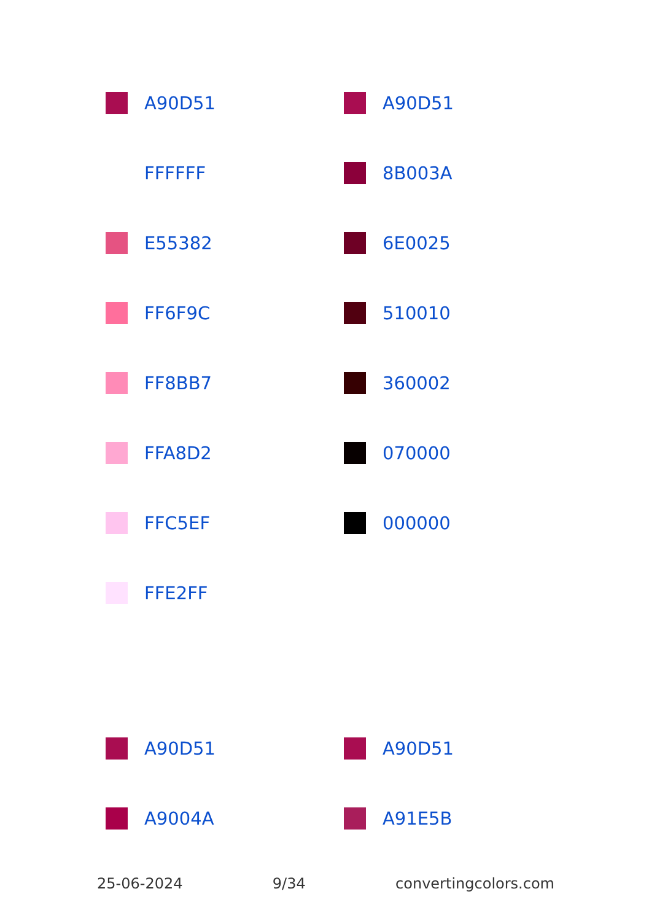A90D51
A90D51
FFFFFF
8B003A
E55382
6E0025
FF6F9C
510010
FF8BB7
360002
FFA8D2
070000
FFC5EF
000000
FFE2FF
A90D51
A90D51
A9004A
A91E5B
25-06-2024 9/34 convertingcolors.com